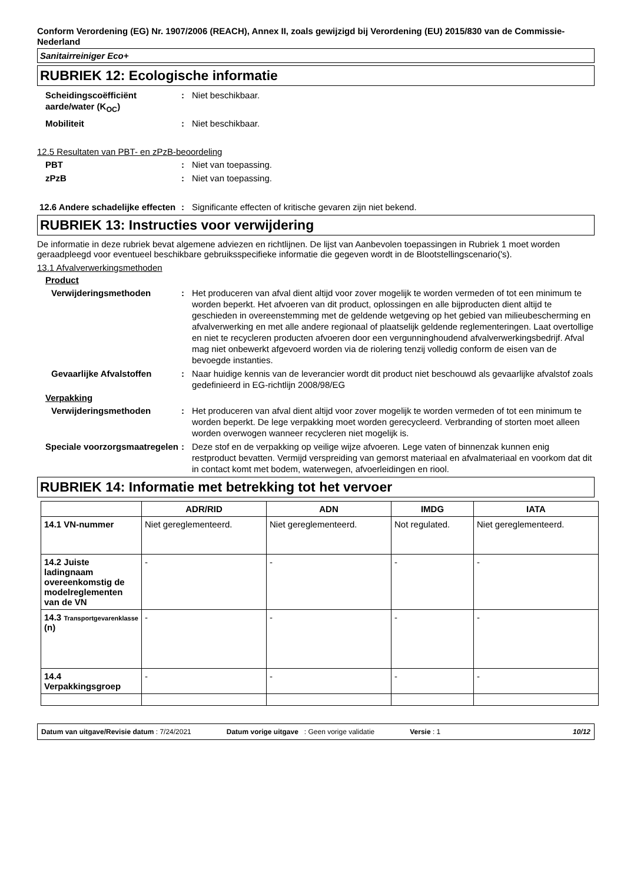Conform Verordening (EG) Nr. 1907/2006 (REACH), Annex II, zoals gewijzigd bij Verordening (EU) 2015/830 van de Commissie- Nederland
Sanitairreiniger Eco+
RUBRIEK 12: Ecologische informatie
Scheidingscoëfficiënt aarde/water (K<sub>OC</sub>)
: Niet beschikbaar.
Mobiliteit : Niet beschikbaar.
12.5 Resultaten van PBT- en zPzB-beoordeling
PBT : Niet van toepassing.
zPzB : Niet van toepassing.
12.6 Andere schadelijke effecten
: Significante effecten of kritische gevaren zijn niet bekend.
RUBRIEK 13: Instructies voor verwijdering
De informatie in deze rubriek bevat algemene adviezen en richtlijnen. De lijst van Aanbevolen toepassingen in Rubriek 1 moet worden geraadpleegd voor eventueel beschikbare gebruiksspecifieke informatie die gegeven wordt in de Blootstellingscenario('s).
13.1 Afvalverwerkingsmethoden
Product
Verwijderingsmethoden : Het produceren van afval dient altijd voor zover mogelijk te worden vermeden of tot een minimum te worden beperkt. Het afvoeren van dit product, oplossingen en alle bijproducten dient altijd te geschieden in overeenstemming met de geldende wetgeving op het gebied van milieubescherming en afvalverwerking en met alle andere regionaal of plaatselijk geldende reglementeringen. Laat overtollige en niet te recycleren producten afvoeren door een vergunninghoudend afvalverwerkingsbedrijf. Afval mag niet onbewerkt afgevoerd worden via de riolering tenzij volledig conform de eisen van de bevoegde instanties.
Gevaarlijke Afvalstoffen : Naar huidige kennis van de leverancier wordt dit product niet beschouwd als gevaarlijke afvalstof zoals gedefinieerd in EG-richtlijn 2008/98/EG
Verpakking
Verwijderingsmethoden : Het produceren van afval dient altijd voor zover mogelijk te worden vermeden of tot een minimum te worden beperkt. De lege verpakking moet worden gerecycleerd. Verbranding of storten moet alleen worden overwogen wanneer recycleren niet mogelijk is.
Speciale voorzorgsmaatregelen
: Deze stof en de verpakking op veilige wijze afvoeren. Lege vaten of binnenzak kunnen enig restproduct bevatten. Vermijd verspreiding van gemorst materiaal en afvalmateriaal en voorkom dat dit in contact komt met bodem, waterwegen, afvoerleidingen en riool.
RUBRIEK 14: Informatie met betrekking tot het vervoer
| | ADR/RID | ADN | IMDG | IATA |
| --- | --- | --- | --- | --- |
| 14.1 VN-nummer | Niet gereglementeerd. | Niet gereglementeerd. | Not regulated. | Niet gereglementeerd. |
| 14.2 Juiste ladingnaam overeenkomstig de modelreglementen van de VN | - | - | - | - |
| 14.3 Transportgevarenklasse (n) | - | - | - | - |
| 14.4 Verpakkingsgroep | - | - | - | - |
Datum van uitgave/Revisie datum : 7/24/2021 Datum vorige uitgave: Geen vorige validatie Versie : 1 10/12